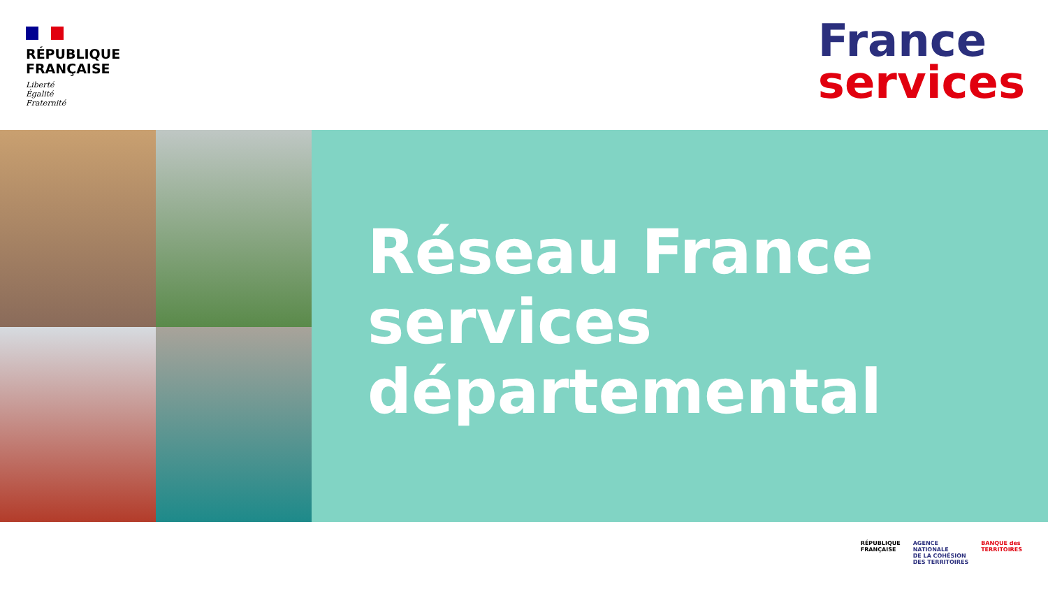RÉPUBLIQUE
FRANÇAISE
Liberté
Égalité
Fraternité
France
services
Réseau France
services
départemental
RÉPUBLIQUE
FRANÇAISE
AGENCE
NATIONALE
DE LA COHÉSION
DES TERRITOIRES
BANQUE des
TERRITOIRES